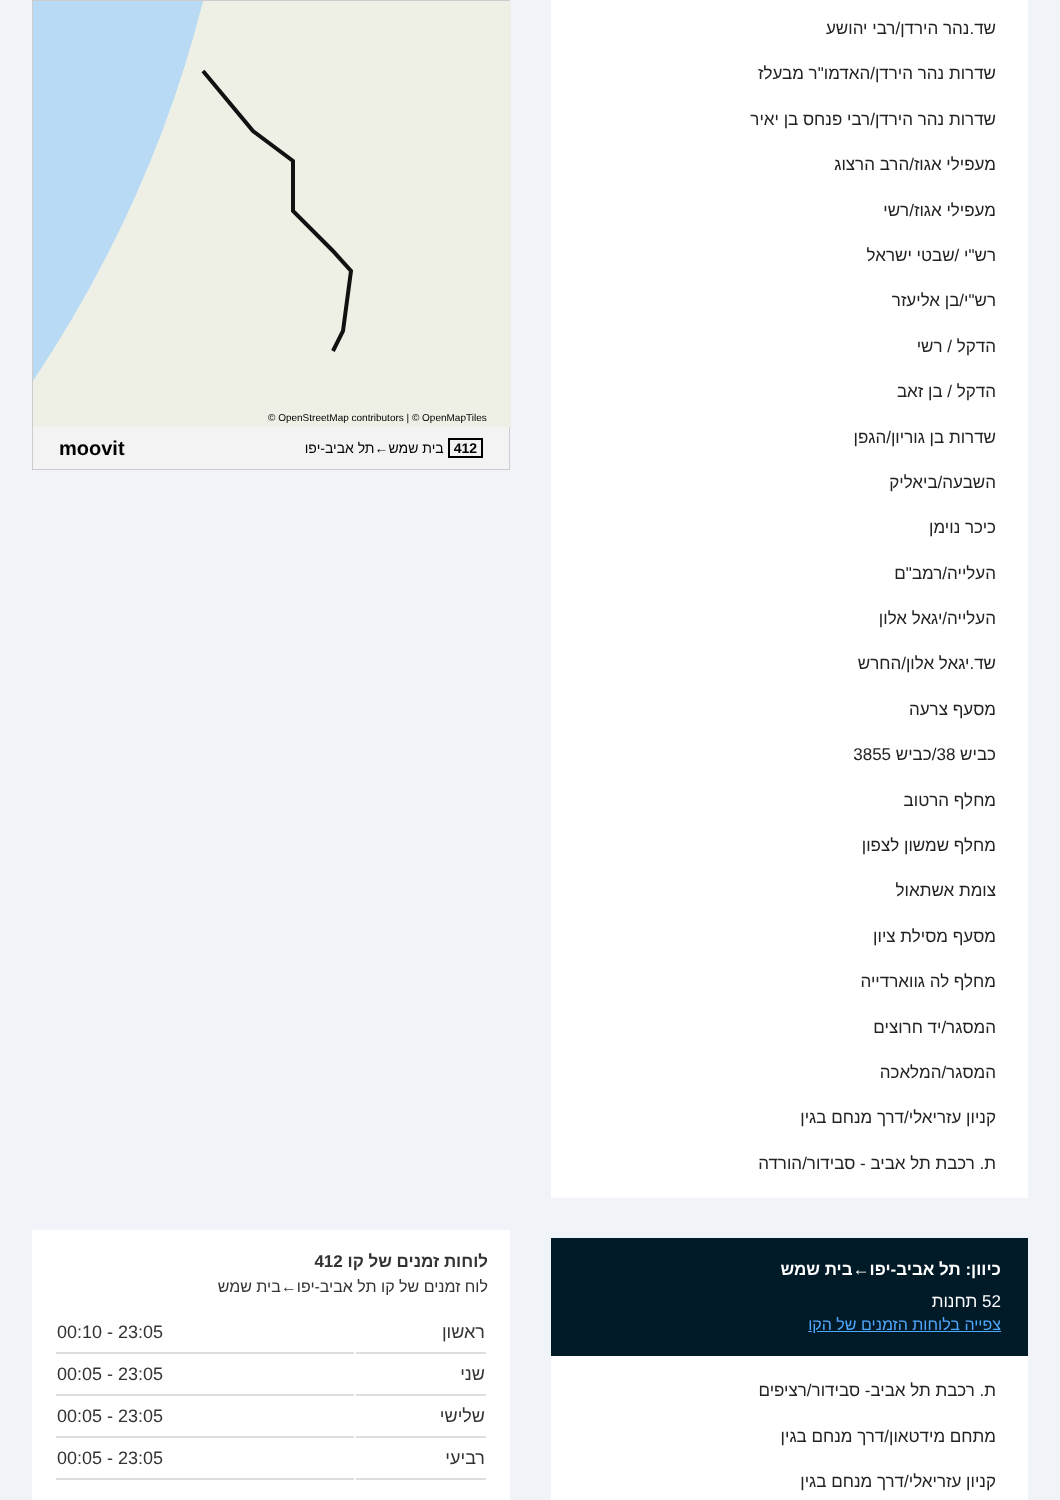שד.נהר הירדן/רבי יהושע
שדרות נהר הירדן/האדמו"ר מבעלז
שדרות נהר הירדן/רבי פנחס בן יאיר
מעפילי אגוז/הרב הרצוג
מעפילי אגוז/רשי
רש"י /שבטי ישראל
רש"י/בן אליעזר
הדקל / רשי
הדקל / בן זאב
שדרות בן גוריון/הגפן
השבעה/ביאליק
כיכר נוימן
העלייה/רמב"ם
העלייה/יגאל אלון
שד.יגאל אלון/החרש
מסעף צרעה
כביש 38/כביש 3855
מחלף הרטוב
מחלף שמשון לצפון
צומת אשתאול
מסעף מסילת ציון
מחלף לה גווארדייה
המסגר/יד חרוצים
המסגר/המלאכה
קניון עזריאלי/דרך מנחם בגין
ת. רכבת תל אביב - סבידור/הורדה
כיוון: תל אביב-יפו←בית שמש
52 תחנות
צפייה בלוחות הזמנים של הקו
ת. רכבת תל אביב- סבידור/רציפים
מתחם מידטאון/דרך מנחם בגין
קניון עזריאלי/דרך מנחם בגין
OpenStreetMap contributors | © OpenMapTiles ©
412 בית שמש←תל אביב-יפו moovit
לוחות זמנים של קו 412
לוח זמנים של קו תל אביב-יפו←בית שמש
| ראשון | 23:05 - 00:10 |
| שני | 23:05 - 00:05 |
| שלישי | 23:05 - 00:05 |
| רביעי | 23:05 - 00:05 |